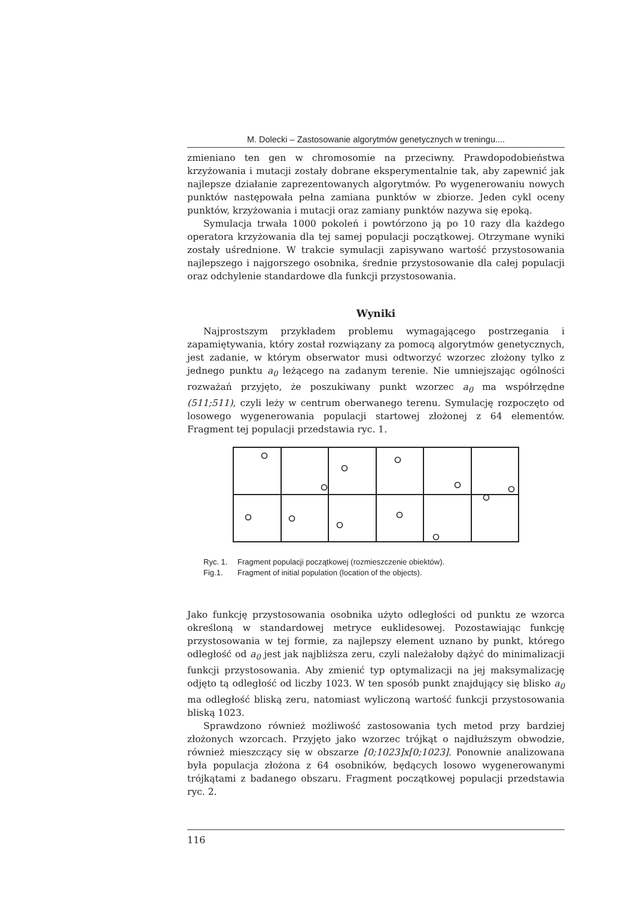M. Dolecki – Zastosowanie algorytmów genetycznych w treningu....
zmieniano ten gen w chromosomie na przeciwny. Prawdopodobieństwa krzyżowania i mutacji zostały dobrane eksperymentalnie tak, aby zapewnić jak najlepsze działanie zaprezentowanych algorytmów. Po wygenerowaniu nowych punktów następowała pełna zamiana punktów w zbiorze. Jeden cykl oceny punktów, krzyżowania i mutacji oraz zamiany punktów nazywa się epoką.
Symulacja trwała 1000 pokoleń i powtórzono ją po 10 razy dla każdego operatora krzyżowania dla tej samej populacji początkowej. Otrzymane wyniki zostały uśrednione. W trakcie symulacji zapisywano wartość przystosowania najlepszego i najgorszego osobnika, średnie przystosowanie dla całej populacji oraz odchylenie standardowe dla funkcji przystosowania.
Wyniki
Najprostszym przykładem problemu wymagającego postrzegania i zapamiętywania, który został rozwiązany za pomocą algorytmów genetycznych, jest zadanie, w którym obserwator musi odtworzyć wzorzec złożony tylko z jednego punktu a<sub>0</sub> leżącego na zadanym terenie. Nie umniejszając ogólności rozważań przyjęto, że poszukiwany punkt wzorzec a<sub>0</sub> ma współrzędne (511;511), czyli leży w centrum oberwanego terenu. Symulację rozpoczęto od losowego wygenerowania populacji startowej złożonej z 64 elementów. Fragment tej populacji przedstawia ryc. 1.
Ryc. 1. Fragment populacji początkowej (rozmieszczenie obiektów).
Fig.1. Fragment of initial population (location of the objects).
Jako funkcję przystosowania osobnika użyto odległości od punktu ze wzorca określoną w standardowej metryce euklidesowej. Pozostawiając funkcję przystosowania w tej formie, za najlepszy element uznano by punkt, którego odległość od a<sub>0</sub> jest jak najbliższa zeru, czyli należałoby dążyć do minimalizacji funkcji przystosowania. Aby zmienić typ optymalizacji na jej maksymalizację odjęto tą odległość od liczby 1023. W ten sposób punkt znajdujący się blisko a<sub>0</sub> ma odległość bliską zeru, natomiast wyliczoną wartość funkcji przystosowania bliską 1023.
Sprawdzono również możliwość zastosowania tych metod przy bardziej złożonych wzorcach. Przyjęto jako wzorzec trójkąt o najdłuższym obwodzie, również mieszczący się w obszarze [0;1023]x[0;1023]. Ponownie analizowana była populacja złożona z 64 osobników, będących losowo wygenerowanymi trójkątami z badanego obszaru. Fragment początkowej populacji przedstawia ryc. 2.
116